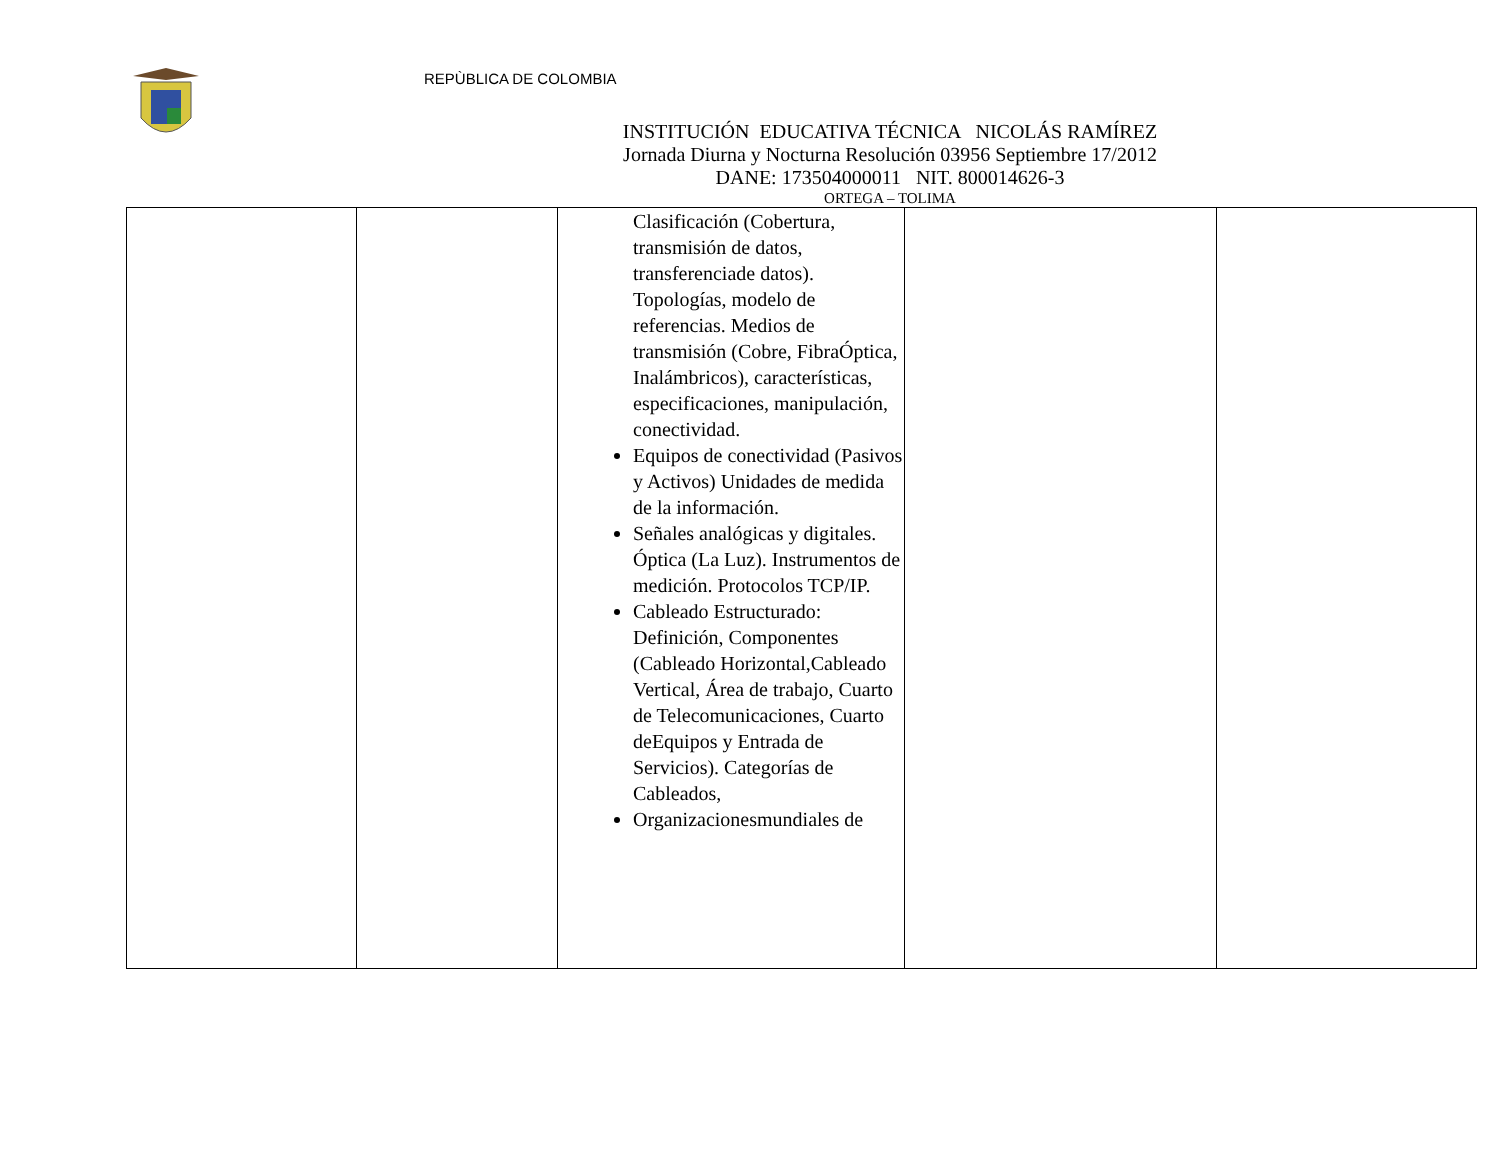REPÙBLICA DE COLOMBIA
INSTITUCIÓN EDUCATIVA TÉCNICA NICOLÁS RAMÍREZ
Jornada Diurna y Nocturna Resolución 03956 Septiembre 17/2012
DANE: 173504000011 NIT. 800014626-3
ORTEGA – TOLIMA
| | | Clasificación (Cobertura, transmisión de datos, transferenciade datos). Topologías, modelo de referencias. Medios de transmisión (Cobre, FibraÓptica, Inalámbricos), características, especificaciones, manipulación, conectividad. Equipos de conectividad (Pasivos y Activos) Unidades de medida de la información. Señales analógicas y digitales. Óptica (La Luz). Instrumentos de medición. Protocolos TCP/IP. Cableado Estructurado: Definición, Componentes (Cableado Horizontal,Cableado Vertical, Área de trabajo, Cuarto de Telecomunicaciones, Cuarto deEquipos y Entrada de Servicios). Categorías de Cableados, Organizacionesmundiales de | | |